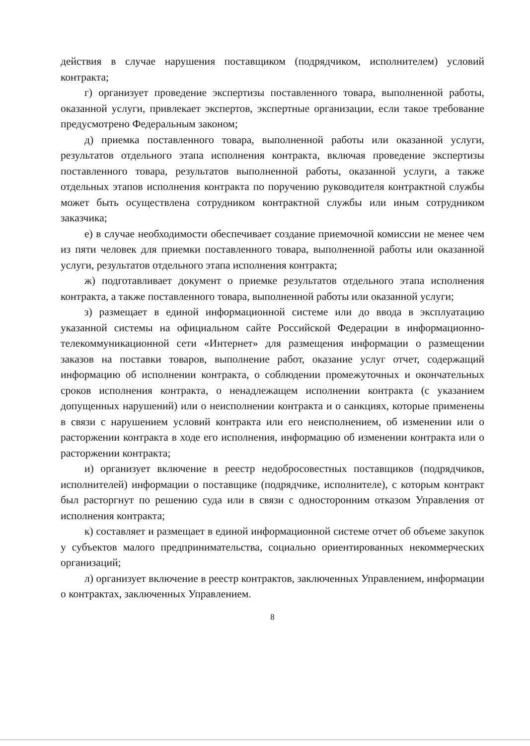действия в случае нарушения поставщиком (подрядчиком, исполнителем) условий контракта;
г) организует проведение экспертизы поставленного товара, выполненной работы, оказанной услуги, привлекает экспертов, экспертные организации, если такое требование предусмотрено Федеральным законом;
д) приемка поставленного товара, выполненной работы или оказанной услуги, результатов отдельного этапа исполнения контракта, включая проведение экспертизы поставленного товара, результатов выполненной работы, оказанной услуги, а также отдельных этапов исполнения контракта по поручению руководителя контрактной службы может быть осуществлена сотрудником контрактной службы или иным сотрудником заказчика;
е) в случае необходимости обеспечивает создание приемочной комиссии не менее чем из пяти человек для приемки поставленного товара, выполненной работы или оказанной услуги, результатов отдельного этапа исполнения контракта;
ж) подготавливает документ о приемке результатов отдельного этапа исполнения контракта, а также поставленного товара, выполненной работы или оказанной услуги;
з) размещает в единой информационной системе или до ввода в эксплуатацию указанной системы на официальном сайте Российской Федерации в информационно-телекоммуникационной сети «Интернет» для размещения информации о размещении заказов на поставки товаров, выполнение работ, оказание услуг отчет, содержащий информацию об исполнении контракта, о соблюдении промежуточных и окончательных сроков исполнения контракта, о ненадлежащем исполнении контракта (с указанием допущенных нарушений) или о неисполнении контракта и о санкциях, которые применены в связи с нарушением условий контракта или его неисполнением, об изменении или о расторжении контракта в ходе его исполнения, информацию об изменении контракта или о расторжении контракта;
и) организует включение в реестр недобросовестных поставщиков (подрядчиков, исполнителей) информации о поставщике (подрядчике, исполнителе), с которым контракт был расторгнут по решению суда или в связи с односторонним отказом Управления от исполнения контракта;
к) составляет и размещает в единой информационной системе отчет об объеме закупок у субъектов малого предпринимательства, социально ориентированных некоммерческих организаций;
л) организует включение в реестр контрактов, заключенных Управлением, информации о контрактах, заключенных Управлением.
8